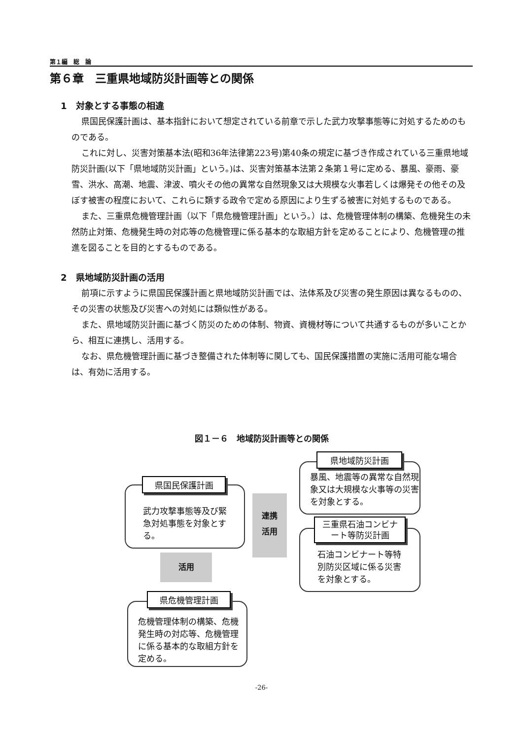第１編　総　論
第６章　三重県地域防災計画等との関係
1　対象とする事態の相違
県国民保護計画は、基本指針において想定されている前章で示した武力攻撃事態等に対処するためのものである。
これに対し、災害対策基本法(昭和36年法律第223号)第40条の規定に基づき作成されている三重県地域防災計画(以下「県地域防災計画」という。)は、災害対策基本法第２条第１号に定める、暴風、豪雨、豪雪、洪水、高潮、地震、津波、噴火その他の異常な自然現象又は大規模な火事若しくは爆発その他その及ぼす被害の程度において、これらに類する政令で定める原因により生ずる被害に対処するものである。
また、三重県危機管理計画（以下「県危機管理計画」という。）は、危機管理体制の構築、危機発生の未然防止対策、危機発生時の対応等の危機管理に係る基本的な取組方針を定めることにより、危機管理の推進を図ることを目的とするものである。
2　県地域防災計画の活用
前項に示すように県国民保護計画と県地域防災計画では、法体系及び災害の発生原因は異なるものの、その災害の状態及び災害への対処には類似性がある。
また、県地域防災計画に基づく防災のための体制、物資、資機材等について共通するものが多いことから、相互に連携し、活用する。
なお、県危機管理計画に基づき整備された体制等に関しても、国民保護措置の実施に活用可能な場合は、有効に活用する。
図１－６　地域防災計画等との関係
武力攻撃事態等及び緊急対処事態を対象とする。
県国民保護計画
連携
活用
暴風、地震等の異常な自然現象又は大規模な火事等の災害を対象とする。
県地域防災計画
石油コンビナート等特別防災区域に係る災害を対象とする。
三重県石油コンビナート等防災計画
活用
危機管理体制の構築、危機発生時の対応等、危機管理に係る基本的な取組方針を定める。
県危機管理計画
-26-